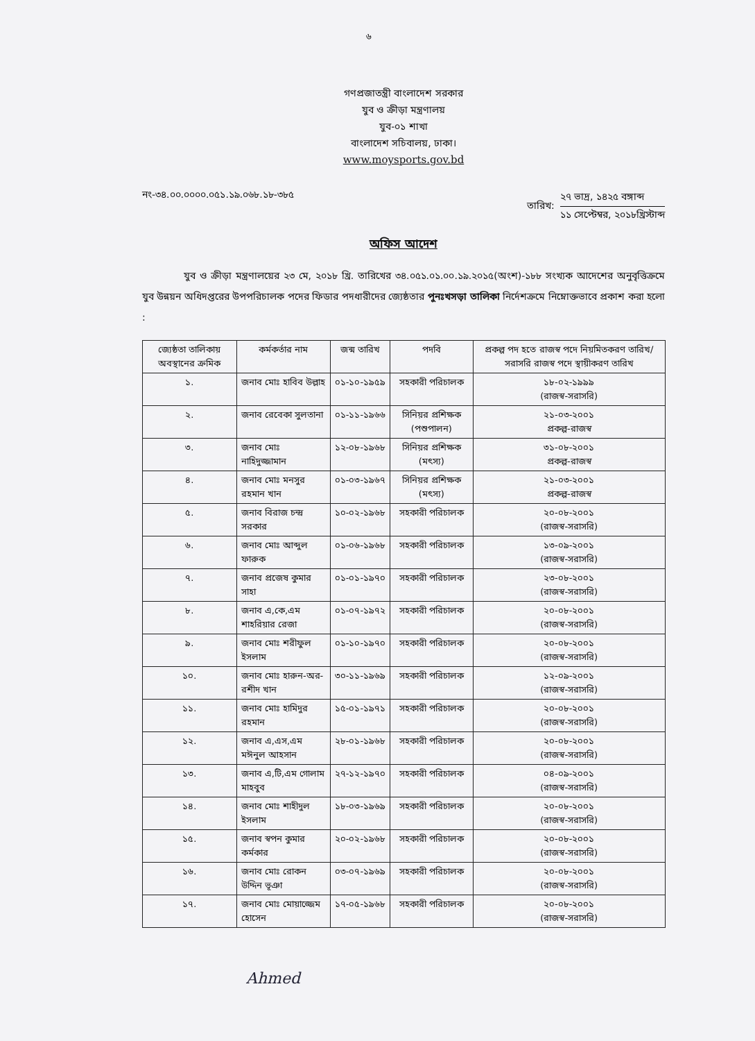৬
গণপ্রজাতন্ত্রী বাংলাদেশ সরকার
যুব ও ক্রীড়া মন্ত্রণালয়
যুব-০১ শাখা
বাংলাদেশ সচিবালয়, ঢাকা।
www.moysports.gov.bd
নং-৩৪.০০.০০০০.০৫১.১৯.০৬৮.১৮-৩৮৫
তারিখ:
২৭ ভাদ্র, ১৪২৫ বঙ্গাব্দ
১১ সেপ্টেম্বর, ২০১৮খ্রিস্টাব্দ
অফিস আদেশ
যুব ও ক্রীড়া মন্ত্রণালয়ের ২৩ মে, ২০১৮ খ্রি. তারিখের ৩৪.০৫১.০১.০০.১৯.২০১৫(অংশ)-১৮৮ সংখ্যক আদেশের অনুবৃত্তিক্রমে যুব উন্নয়ন অধিদপ্তরের উপপরিচালক পদের ফিডার পদধারীদের জ্যেষ্ঠতার পুনঃখসড়া তালিকা নির্দেশক্রমে নিম্নোক্তভাবে প্রকাশ করা হলো :
| জ্যেষ্ঠতা তালিকায় অবস্থানের ক্রমিক | কর্মকর্তার নাম | জন্ম তারিখ | পদবি | প্রকল্প পদ হতে রাজস্ব পদে নিয়মিতকরণ তারিখ/ সরাসরি রাজস্ব পদে স্থায়ীকরণ তারিখ |
| --- | --- | --- | --- | --- |
| ১. | জনাব মোঃ হাবিব উল্লাহ | ০১-১০-১৯৫৯ | সহকারী পরিচালক | ১৮-০২-১৯৯৯ (রাজস্ব-সরাসরি) |
| ২. | জনাব রেবেকা সুলতানা | ০১-১১-১৯৬৬ | সিনিয়র প্রশিক্ষক (পশুপালন) | ২১-০৩-২০০১ প্রকল্প-রাজস্ব |
| ৩. | জনাব মোঃ নাহিদুজ্জামান | ১২-০৮-১৯৬৮ | সিনিয়র প্রশিক্ষক (মৎস্য) | ৩১-০৮-২০০১ প্রকল্প-রাজস্ব |
| ৪. | জনাব মোঃ মনসুর রহমান খান | ০১-০৩-১৯৬৭ | সিনিয়র প্রশিক্ষক (মৎস্য) | ২১-০৩-২০০১ প্রকল্প-রাজস্ব |
| ৫. | জনাব বিরাজ চন্দ্র সরকার | ১০-০২-১৯৬৮ | সহকারী পরিচালক | ২০-০৮-২০০১ (রাজস্ব-সরাসরি) |
| ৬. | জনাব মোঃ আব্দুল ফারুক | ০১-০৬-১৯৬৮ | সহকারী পরিচালক | ১৩-০৯-২০০১ (রাজস্ব-সরাসরি) |
| ৭. | জনাব প্রজেষ কুমার সাহা | ০১-০১-১৯৭০ | সহকারী পরিচালক | ২৩-০৮-২০০১ (রাজস্ব-সরাসরি) |
| ৮. | জনাব এ,কে,এম শাহরিয়ার রেজা | ০১-০৭-১৯৭২ | সহকারী পরিচালক | ২০-০৮-২০০১ (রাজস্ব-সরাসরি) |
| ৯. | জনাব মোঃ শরীফুল ইসলাম | ০১-১০-১৯৭০ | সহকারী পরিচালক | ২০-০৮-২০০১ (রাজস্ব-সরাসরি) |
| ১০. | জনাব মোঃ হারুন-অর-রশীদ খান | ৩০-১১-১৯৬৯ | সহকারী পরিচালক | ১২-০৯-২০০১ (রাজস্ব-সরাসরি) |
| ১১. | জনাব মোঃ হামিদুর রহমান | ১৫-০১-১৯৭১ | সহকারী পরিচালক | ২০-০৮-২০০১ (রাজস্ব-সরাসরি) |
| ১২. | জনাব এ,এস,এম মঈনুল আহসান | ২৮-০১-১৯৬৮ | সহকারী পরিচালক | ২০-০৮-২০০১ (রাজস্ব-সরাসরি) |
| ১৩. | জনাব এ,টি,এম গোলাম মাহবুব | ২৭-১২-১৯৭০ | সহকারী পরিচালক | ০৪-০৯-২০০১ (রাজস্ব-সরাসরি) |
| ১৪. | জনাব মোঃ শাহীদুল ইসলাম | ১৮-০৩-১৯৬৯ | সহকারী পরিচালক | ২০-০৮-২০০১ (রাজস্ব-সরাসরি) |
| ১৫. | জনাব স্বপন কুমার কর্মকার | ২০-০২-১৯৬৮ | সহকারী পরিচালক | ২০-০৮-২০০১ (রাজস্ব-সরাসরি) |
| ১৬. | জনাব মোঃ রোকন উদ্দিন ভূঞা | ০৩-০৭-১৯৬৯ | সহকারী পরিচালক | ২০-০৮-২০০১ (রাজস্ব-সরাসরি) |
| ১৭. | জনাব মোঃ মোয়াজ্জেম হোসেন | ১৭-০৫-১৯৬৮ | সহকারী পরিচালক | ২০-০৮-২০০১ (রাজস্ব-সরাসরি) |
Ahmed